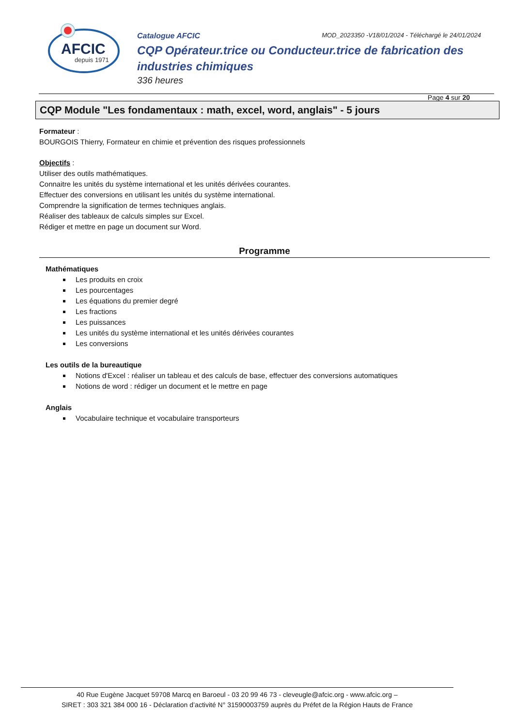AFCIC
depuis 1971
Catalogue AFCIC
MOD_2023350 -V18/01/2024 - Téléchargé le 24/01/2024
CQP Opérateur.trice ou Conducteur.trice de fabrication des industries chimiques
336 heures
Page 4 sur 20
CQP Module "Les fondamentaux : math, excel, word, anglais" - 5 jours
Formateur :
BOURGOIS Thierry, Formateur en chimie et prévention des risques professionnels
Objectifs :
Utiliser des outils mathématiques.
Connaitre les unités du système international et les unités dérivées courantes.
Effectuer des conversions en utilisant les unités du système international.
Comprendre la signification de termes techniques anglais.
Réaliser des tableaux de calculs simples sur Excel.
Rédiger et mettre en page un document sur Word.
Programme
Mathématiques
Les produits en croix
Les pourcentages
Les équations du premier degré
Les fractions
Les puissances
Les unités du système international et les unités dérivées courantes
Les conversions
Les outils de la bureautique
Notions d'Excel : réaliser un tableau et des calculs de base, effectuer des conversions automatiques
Notions de word : rédiger un document et le mettre en page
Anglais
Vocabulaire technique et vocabulaire transporteurs
40 Rue Eugène Jacquet 59708 Marcq en Baroeul - 03 20 99 46 73 - cleveugle@afcic.org - www.afcic.org –
SIRET : 303 321 384 000 16 - Déclaration d’activité N° 31590003759 auprès du Préfet de la Région Hauts de France